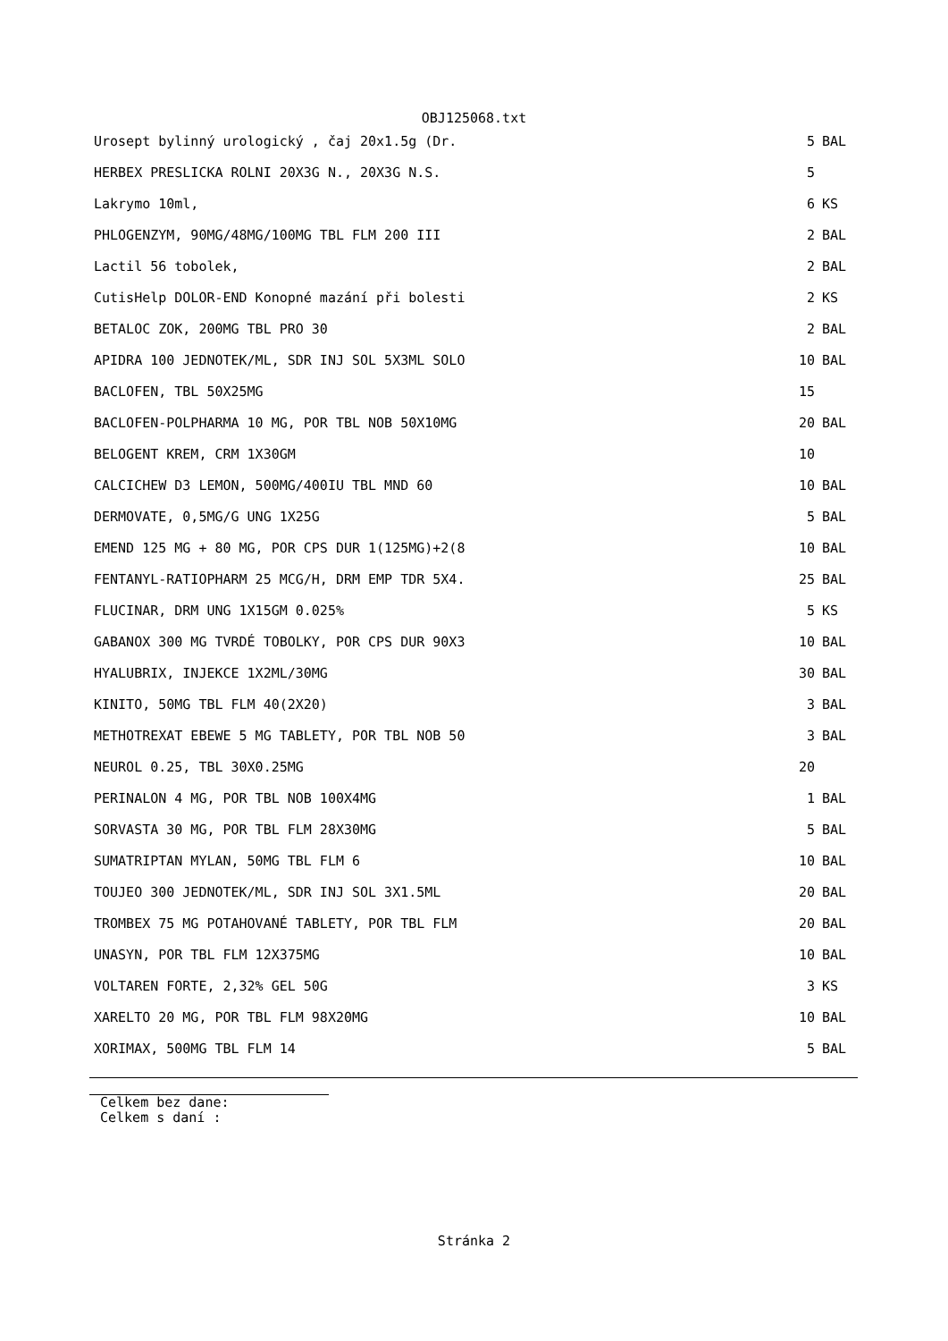OBJ125068.txt
| Urosept bylinný urologický , čaj 20x1.5g (Dr. | 5 | BAL |
| HERBEX PRESLICKA ROLNI 20X3G N., 20X3G N.S. | 5 | |
| Lakrymo 10ml, | 6 | KS |
| PHLOGENZYM, 90MG/48MG/100MG TBL FLM 200 III | 2 | BAL |
| Lactil 56 tobolek, | 2 | BAL |
| CutisHelp DOLOR-END Konopné mazání při bolesti | 2 | KS |
| BETALOC ZOK, 200MG TBL PRO 30 | 2 | BAL |
| APIDRA 100 JEDNOTEK/ML, SDR INJ SOL 5X3ML SOLO | 10 | BAL |
| BACLOFEN, TBL 50X25MG | 15 | |
| BACLOFEN-POLPHARMA 10 MG, POR TBL NOB 50X10MG | 20 | BAL |
| BELOGENT KREM, CRM 1X30GM | 10 | |
| CALCICHEW D3 LEMON, 500MG/400IU TBL MND 60 | 10 | BAL |
| DERMOVATE, 0,5MG/G UNG 1X25G | 5 | BAL |
| EMEND 125 MG + 80 MG, POR CPS DUR 1(125MG)+2(8 | 10 | BAL |
| FENTANYL-RATIOPHARM 25 MCG/H, DRM EMP TDR 5X4. | 25 | BAL |
| FLUCINAR, DRM UNG 1X15GM 0.025% | 5 | KS |
| GABANOX 300 MG TVRDÉ TOBOLKY, POR CPS DUR 90X3 | 10 | BAL |
| HYALUBRIX, INJEKCE 1X2ML/30MG | 30 | BAL |
| KINITO, 50MG TBL FLM 40(2X20) | 3 | BAL |
| METHOTREXAT EBEWE 5 MG TABLETY, POR TBL NOB 50 | 3 | BAL |
| NEUROL 0.25, TBL 30X0.25MG | 20 | |
| PERINALON 4 MG, POR TBL NOB 100X4MG | 1 | BAL |
| SORVASTA 30 MG, POR TBL FLM 28X30MG | 5 | BAL |
| SUMATRIPTAN MYLAN, 50MG TBL FLM 6 | 10 | BAL |
| TOUJEO 300 JEDNOTEK/ML, SDR INJ SOL 3X1.5ML | 20 | BAL |
| TROMBEX 75 MG POTAHOVANÉ TABLETY, POR TBL FLM | 20 | BAL |
| UNASYN, POR TBL FLM 12X375MG | 10 | BAL |
| VOLTAREN FORTE, 2,32% GEL 50G | 3 | KS |
| XARELTO 20 MG, POR TBL FLM 98X20MG | 10 | BAL |
| XORIMAX, 500MG TBL FLM 14 | 5 | BAL |
Celkem bez dane:
Celkem s daní :
Stránka 2